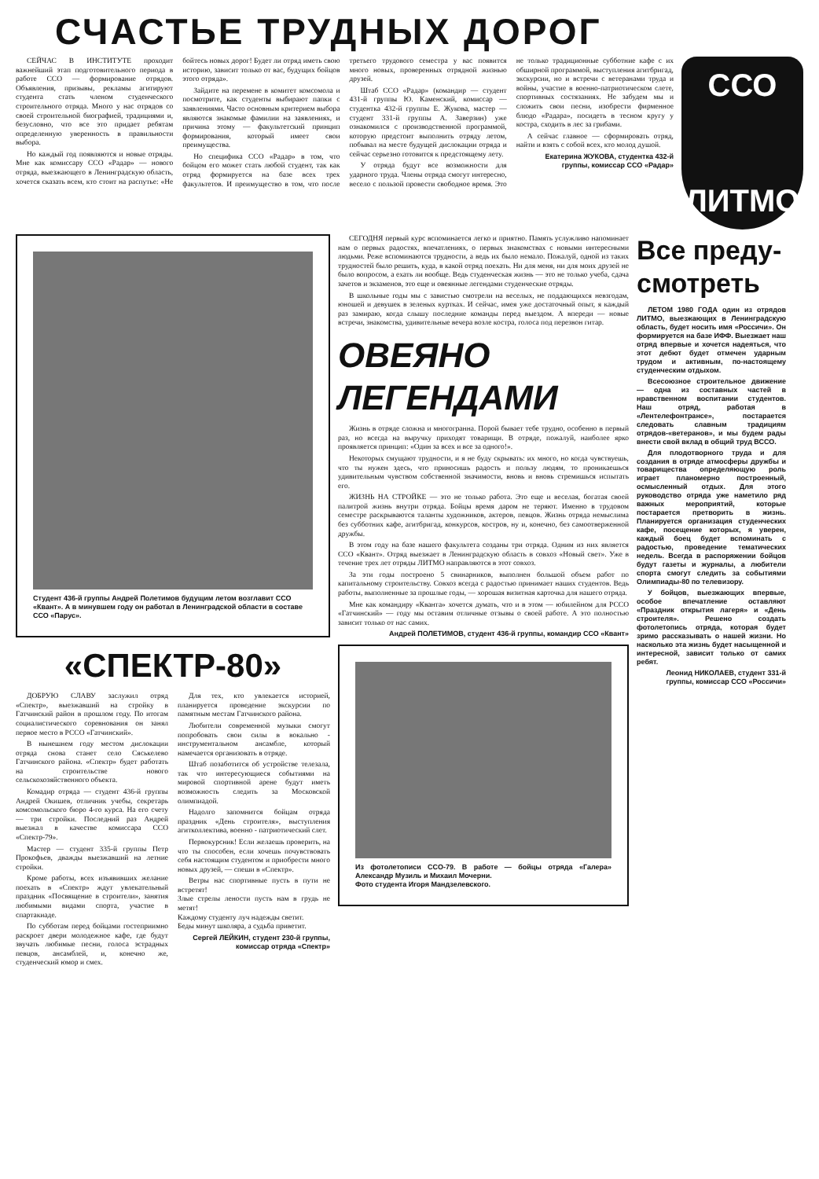СЧАСТЬЕ ТРУДНЫХ ДОРОГ
СЕЙЧАС В ИНСТИТУТЕ проходит важнейший этап подготовительного периода в работе ССО — формирование отрядов. Объявления, призывы, рекламы агитируют студента стать членом студенческого строительного отряда. Много у нас отрядов со своей строительной биографией, традициями и, безусловно, что все это придает ребятам определенную уверенность в правильности выбора.
Но каждый год появляются и новые отряды. Мне как комиссару ССО «Радар» — нового отряда, выезжающего в Ленинградскую область, хочется сказать всем, кто стоит на распутье: «Не бойтесь новых дорог! Будет ли отряд иметь свою историю, зависит только от вас, будущих бойцов этого отряда».
Зайдите на перемене в комитет комсомола и посмотрите, как студенты выбирают папки с заявлениями. Часто основным критерием выбора являются знакомые фамилии на заявлениях, и причина этому — факультетский принцип формирования, который имеет свои преимущества.
Но специфика ССО «Радар» в том, что бойцом его может стать любой студент, так как отряд формируется на базе всех трех факультетов. И преимущество в том, что после третьего трудового семестра у вас появится много новых, проверенных отрядной жизнью друзей.
Штаб ССО «Радар» (командир — студент 431-й группы Ю. Каменский, комиссар — студентка 432-й группы Е. Жукова, мастер — студент 331-й группы А. Заверзин) уже ознакомился с производственной программой, которую предстоит выполнить отряду летом, побывал на месте будущей дислокации отряда и сейчас серьезно готовится к предстоящему лету.
У отряда будут все возможности для ударного труда. Члены отряда смогут интересно, весело с пользой провести свободное время. Это не только традиционные субботние кафе с их обширной программой, выступления агитбригад, экскурсии, но и встречи с ветеранами труда и войны, участие в военно-патриотическом слете, спортивных состязаниях. Не забудем мы и сложить свои песни, изобрести фирменное блюдо «Радара», посидеть в тесном кругу у костра, сходить в лес за грибами.
А сейчас главное — сформировать отряд, найти и взять с собой всех, кто молод душой.
Екатерина ЖУКОВА, студентка 432-й группы, комиссар ССО «Радар»
ССО
ЛИТМО
Студент 436-й группы Андрей Полетимов будущим летом возглавит ССО «Квант». А в минувшем году он работал в Ленинградской области в составе ССО «Парус».
«СПЕКТР-80»
ДОБРУЮ СЛАВУ заслужил отряд «Спектр», выезжавший на стройку в Гатчинский район в прошлом году. По итогам социалистического соревнования он занял первое место в РССО «Гатчинский».
В нынешнем году местом дислокации отряда снова станет село Сяськелево Гатчинского района. «Спектр» будет работать на строительстве нового сельскохозяйственного объекта.
Комадир отряда — студент 436-й группы Андрей Окишев, отличник учебы, секретарь комсомольского бюро 4-го курса. На его счету — три стройки. Последний раз Андрей выезжал в качестве комиссара ССО «Спектр-79».
Мастер — студент 335-й группы Петр Прокофьев, дважды выезжавший на летние стройки.
Кроме работы, всех изъявивших желание поехать в «Спектр» ждут увлекательный праздник «Посвящение в строители», занятия любимыми видами спорта, участие в спартакиаде.
По субботам перед бойцами гостеприимно раскроет двери молодежное кафе, где будут звучать любимые песни, голоса эстрадных певцов, ансамблей, и, конечно же, студенческий юмор и смех.
Для тех, кто увлекается историей, планируется проведение экскурсии по памятным местам Гатчинского района.
Любители современной музыки смогут попробовать свои силы в вокально - инструментальном ансамбле, который намечается организовать в отряде.
Штаб позаботится об устройстве телезала, так что интересующиеся событиями на мировой спортивной арене будут иметь возможность следить за Московской олимпиадой.
Надолго запомнится бойцам отряда праздник «День строителя», выступления агитколлектива, военно - патриотический слет.
Первокурсник! Если желаешь проверить, на что ты способен, если хочешь почувствовать себя настоящим студентом и приобрести много новых друзей, — спеши в «Спектр».
Ветры нас спортивные пусть в пути не встретят!
Злые стрелы лености пусть нам в грудь не метят!
Каждому студенту луч надежды светит.
Беды минут школяра, а судьба приветит.
Сергей ЛЕЙКИН, студент 230-й группы, комиссар отряда «Спектр»
СЕГОДНЯ первый курс вспоминается легко и приятно. Память услужливо напоминает нам о первых радостях, впечатлениях, о первых знакомствах с новыми интересными людьми. Реже вспоминаются трудности, а ведь их было немало. Пожалуй, одной из таких трудностей было решить, куда, в какой отряд поехать. Ни для меня, ни для моих друзей не было вопросом, а ехать ли вообще. Ведь студенческая жизнь — это не только учеба, сдача зачетов и экзаменов, это еще и овеянные легендами студенческие отряды.
В школьные годы мы с завистью смотрели на веселых, не поддающихся невзгодам, юношей и девушек в зеленых куртках. И сейчас, имея уже достаточный опыт, я каждый раз замираю, когда слышу последние команды перед выездом. А впереди — новые встречи, знакомства, удивительные вечера возле костра, голоса под перезвон гитар.
ОВЕЯНО
ЛЕГЕНДАМИ
Жизнь в отряде сложна и многогранна. Порой бывает тебе трудно, особенно в первый раз, но всегда на выручку приходят товарищи. В отряде, пожалуй, наиболее ярко проявляется принцип: «Один за всех и все за одного!».
Некоторых смущают трудности, и я не буду скрывать: их много, но когда чувствуешь, что ты нужен здесь, что приносишь радость и пользу людям, то проникаешься удивительным чувством собственной значимости, вновь и вновь стремишься испытать его.
ЖИЗНЬ НА СТРОЙКЕ — это не только работа. Это еще и веселая, богатая своей палитрой жизнь внутри отряда. Бойцы время даром не теряют. Именно в трудовом семестре раскрываются таланты художников, актеров, певцов. Жизнь отряда немыслима без субботних кафе, агитбригад, конкурсов, костров, ну и, конечно, без самоотверженной дружбы.
В этом году на базе нашего факультета созданы три отряда. Одним из них является ССО «Квант». Отряд выезжает в Ленинградскую область в совхоз «Новый свет». Уже в течение трех лет отряды ЛИТМО направляются в этот совхоз.
За эти годы построено 5 свинарников, выполнен большой объем работ по капитальному строительству. Совхоз всегда с радостью принимает наших студентов. Ведь работы, выполненные за прошлые годы, — хорошая визитная карточка для нашего отряда.
Мне как командиру «Кванта» хочется думать, что и в этом — юбилейном для РССО «Гатчинский» — году мы оставим отличные отзывы о своей работе. А это полностью зависит только от нас самих.
Андрей ПОЛЕТИМОВ, студент 436-й группы, командир ССО «Квант»
Из фотолетописи ССО-79. В работе — бойцы отряда «Галера» Александр Музиль и Михаил Мочерни.
Фото студента Игоря Мандзелевского.
Все преду-
смотреть
ЛЕТОМ 1980 ГОДА один из отрядов ЛИТМО, выезжающих в Ленинградскую область, будет носить имя «Россичи». Он формируется на базе ИФФ. Выезжает наш отряд впервые и хочется надеяться, что этот дебют будет отмечен ударным трудом и активным, по-настоящему студенческим отдыхом.
Всесоюзное строительное движение — одна из составных частей в нравственном воспитании студентов. Наш отряд, работая в «Лентелефонтрансе», постарается следовать славным традициям отрядов-«ветеранов», и мы будем рады внести свой вклад в общий труд ВССО.
Для плодотворного труда и для создания в отряде атмосферы дружбы и товарищества определяющую роль играет планомерно построенный, осмысленный отдых. Для этого руководство отряда уже наметило ряд важных мероприятий, которые постарается претворить в жизнь. Планируется организация студенческих кафе, посещение которых, я уверен, каждый боец будет вспоминать с радостью, проведение тематических недель. Всегда в распоряжении бойцов будут газеты и журналы, а любители спорта смогут следить за событиями Олимпиады-80 по телевизору.
У бойцов, выезжающих впервые, особое впечатление оставляют «Праздник открытия лагеря» и «День строителя». Решено создать фотолетопись отряда, которая будет зримо рассказывать о нашей жизни. Но насколько эта жизнь будет насыщенной и интересной, зависит только от самих ребят.
Леонид НИКОЛАЕВ, студент 331-й группы, комиссар ССО «Россичи»